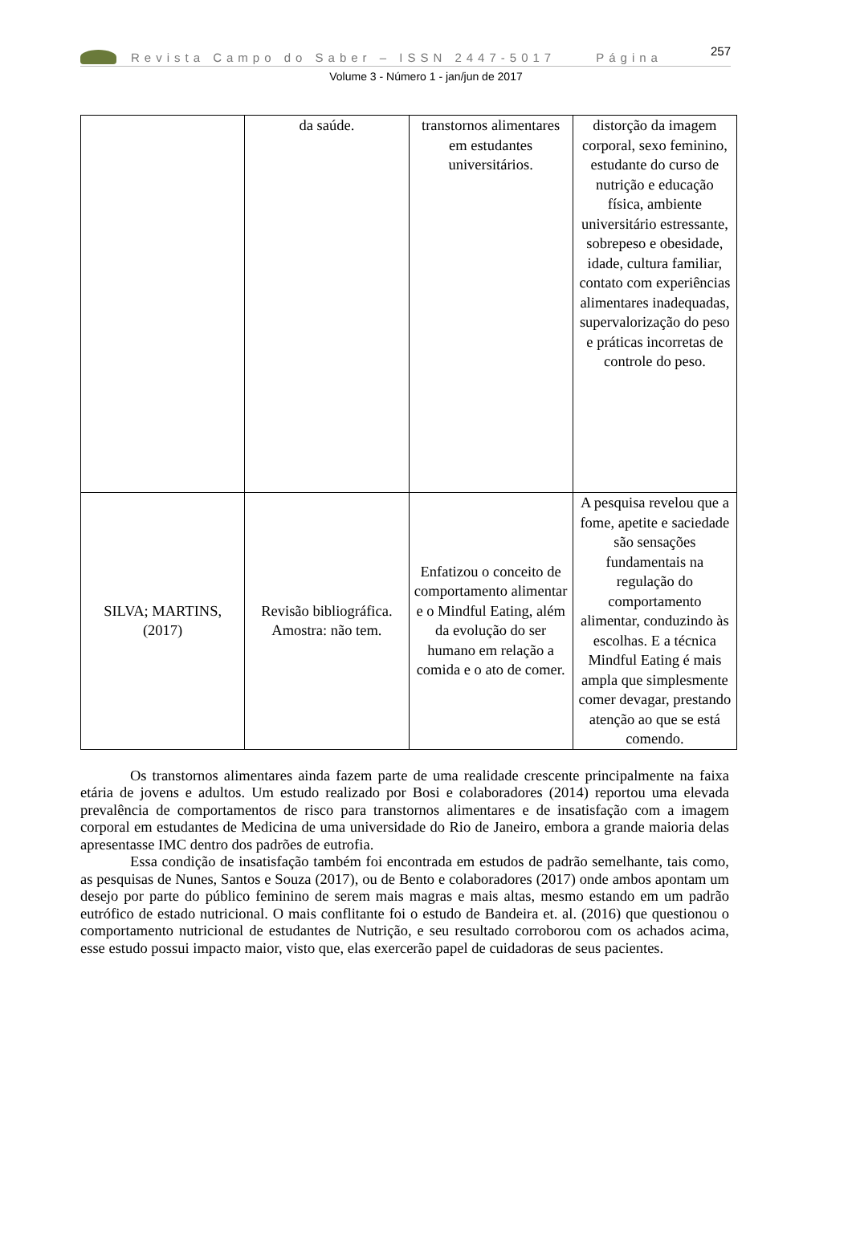Revista Campo do Saber – ISSN 2447-5017 Página 257
Volume 3 - Número 1 - jan/jun de 2017
| | da saúde. | transtornos alimentares em estudantes universitários. | distorção da imagem corporal, sexo feminino, estudante do curso de nutrição e educação física, ambiente universitário estressante, sobrepeso e obesidade, idade, cultura familiar, contato com experiências alimentares inadequadas, supervalorização do peso e práticas incorretas de controle do peso. |
| SILVA; MARTINS, (2017) | Revisão bibliográfica. Amostra: não tem. | Enfatizou o conceito de comportamento alimentar e o Mindful Eating, além da evolução do ser humano em relação a comida e o ato de comer. | A pesquisa revelou que a fome, apetite e saciedade são sensações fundamentais na regulação do comportamento alimentar, conduzindo às escolhas. E a técnica Mindful Eating é mais ampla que simplesmente comer devagar, prestando atenção ao que se está comendo. |
Os transtornos alimentares ainda fazem parte de uma realidade crescente principalmente na faixa etária de jovens e adultos. Um estudo realizado por Bosi e colaboradores (2014) reportou uma elevada prevalência de comportamentos de risco para transtornos alimentares e de insatisfação com a imagem corporal em estudantes de Medicina de uma universidade do Rio de Janeiro, embora a grande maioria delas apresentasse IMC dentro dos padrões de eutrofia.
Essa condição de insatisfação também foi encontrada em estudos de padrão semelhante, tais como, as pesquisas de Nunes, Santos e Souza (2017), ou de Bento e colaboradores (2017) onde ambos apontam um desejo por parte do público feminino de serem mais magras e mais altas, mesmo estando em um padrão eutrófico de estado nutricional. O mais conflitante foi o estudo de Bandeira et. al. (2016) que questionou o comportamento nutricional de estudantes de Nutrição, e seu resultado corroborou com os achados acima, esse estudo possui impacto maior, visto que, elas exercerão papel de cuidadoras de seus pacientes.